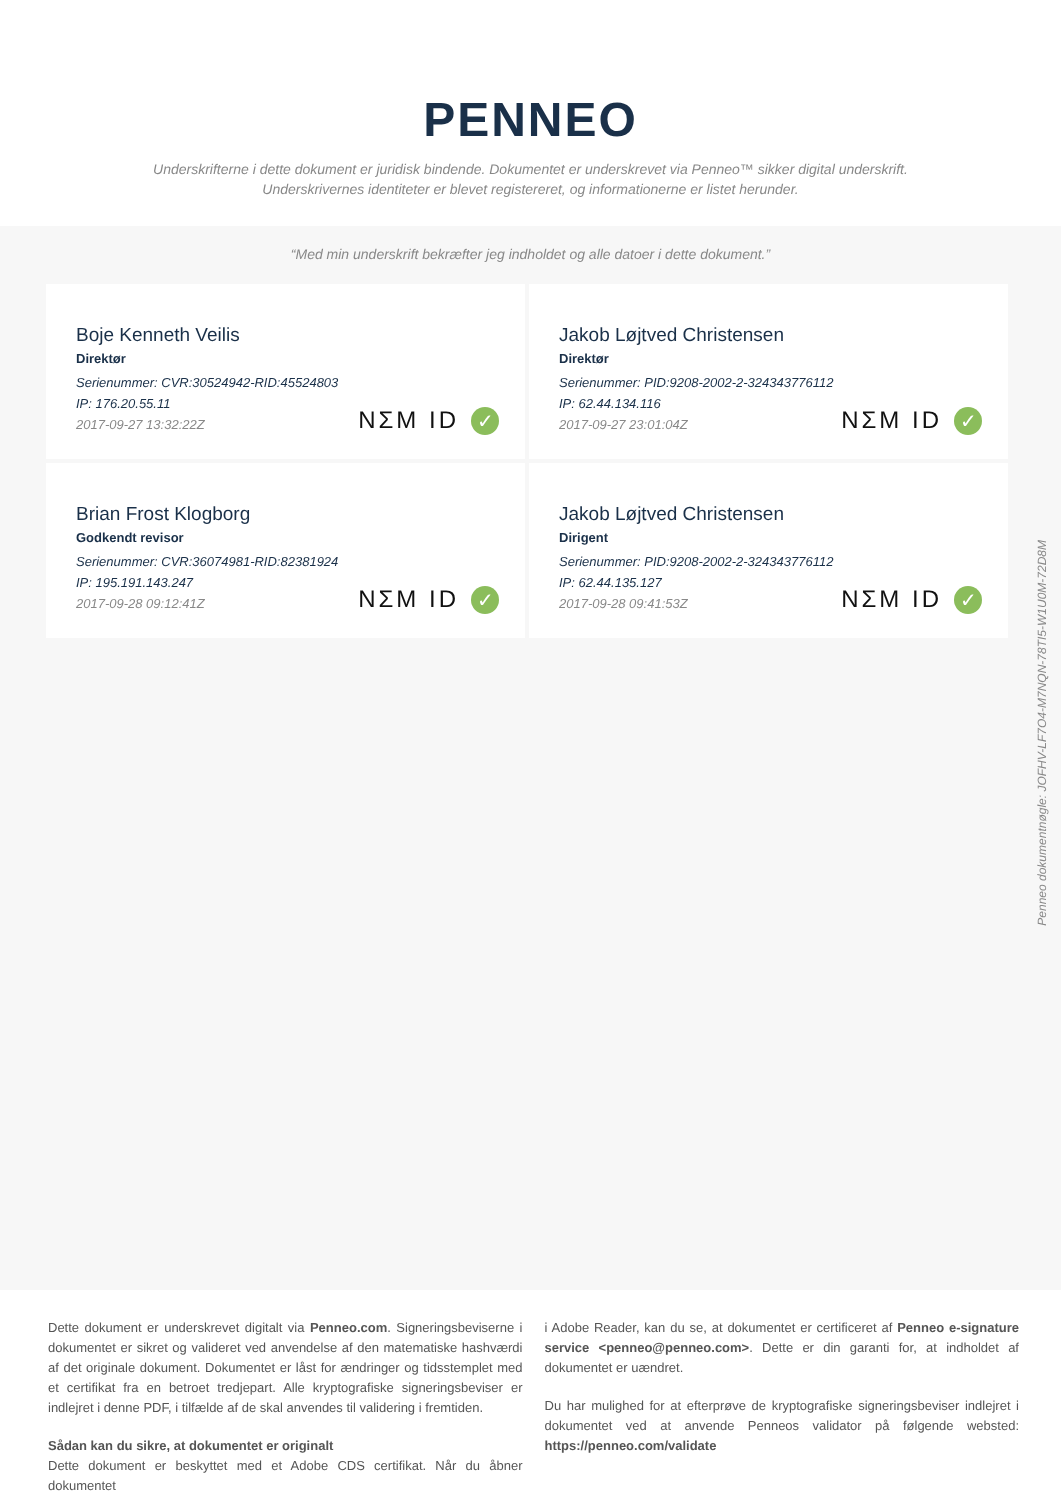PENNEO
Underskrifterne i dette dokument er juridisk bindende. Dokumentet er underskrevet via Penneo™ sikker digital underskrift.
Underskrivernes identiteter er blevet registereret, og informationerne er listet herunder.
“Med min underskrift bekræfter jeg indholdet og alle datoer i dette dokument.”
Boje Kenneth Veilis
Direktør
Serienummer: CVR:30524942-RID:45524803
IP: 176.20.55.11
2017-09-27 13:32:22Z
NΣM ID ✓
Jakob Løjtved Christensen
Direktør
Serienummer: PID:9208-2002-2-324343776112
IP: 62.44.134.116
2017-09-27 23:01:04Z
NΣM ID ✓
Brian Frost Klogborg
Godkendt revisor
Serienummer: CVR:36074981-RID:82381924
IP: 195.191.143.247
2017-09-28 09:12:41Z
NΣM ID ✓
Jakob Løjtved Christensen
Dirigent
Serienummer: PID:9208-2002-2-324343776112
IP: 62.44.135.127
2017-09-28 09:41:53Z
NΣM ID ✓
Penneo dokumentnøgle: JOFHV-LF7O4-M7NQN-78TI5-W1U0M-72D8M
Dette dokument er underskrevet digitalt via Penneo.com. Signeringsbeviserne i dokumentet er sikret og valideret ved anvendelse af den matematiske hashværdi af det originale dokument. Dokumentet er låst for ændringer og tidsstemplet med et certifikat fra en betroet tredjepart. Alle kryptografiske signeringsbeviser er indlejret i denne PDF, i tilfælde af de skal anvendes til validering i fremtiden.
Sådan kan du sikre, at dokumentet er originalt
Dette dokument er beskyttet med et Adobe CDS certifikat. Når du åbner dokumentet
i Adobe Reader, kan du se, at dokumentet er certificeret af Penneo e-signature service <penneo@penneo.com>. Dette er din garanti for, at indholdet af dokumentet er uændret.
Du har mulighed for at efterprøve de kryptografiske signeringsbeviser indlejret i dokumentet ved at anvende Penneos validator på følgende websted: https://penneo.com/validate